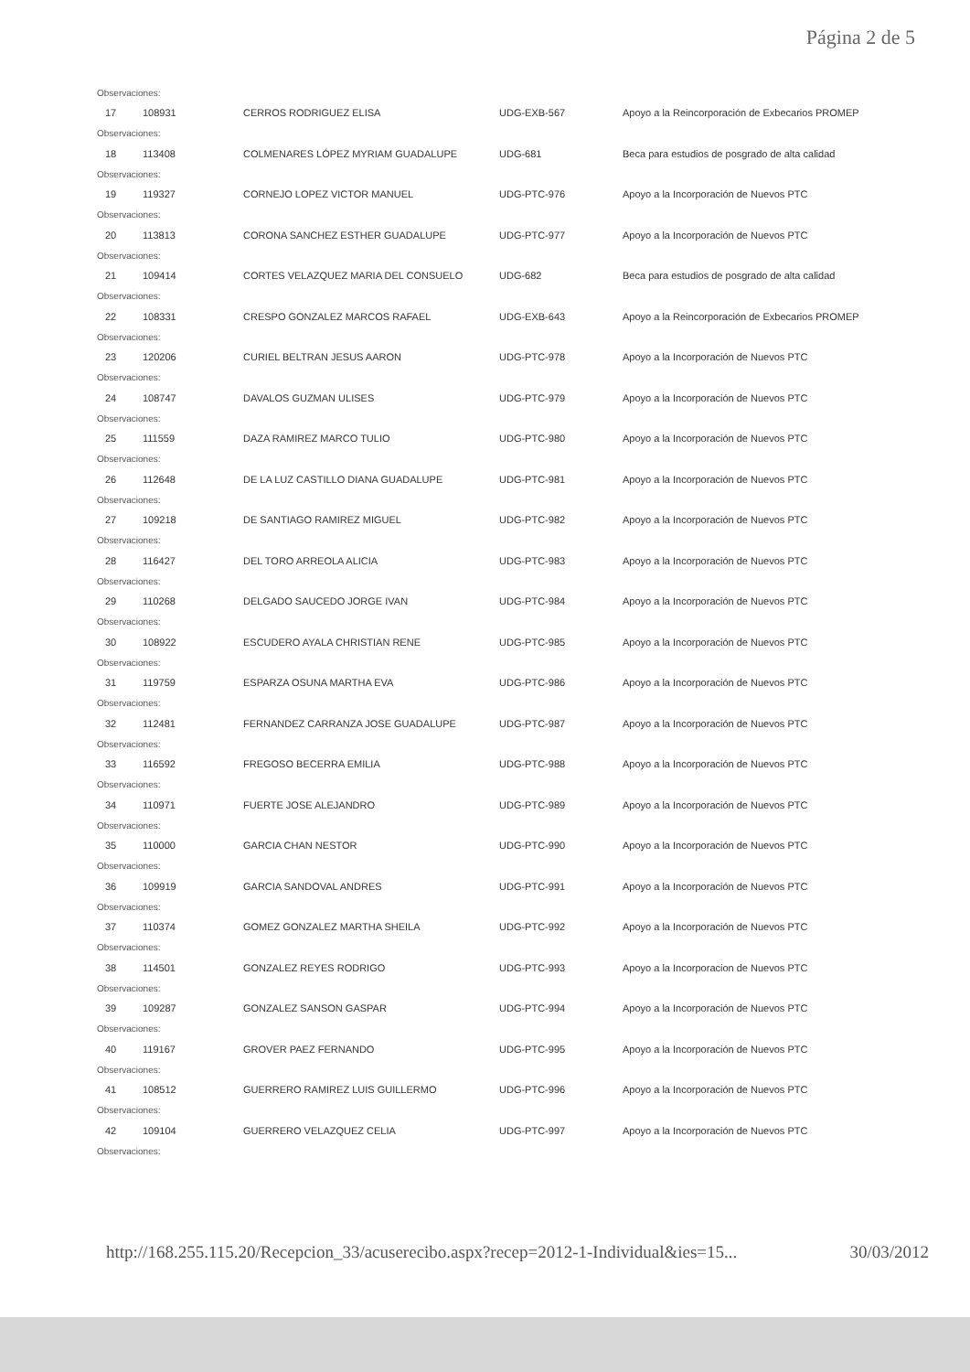Página 2 de 5
| Observaciones: | | | | |
| 17 | 108931 | CERROS RODRIGUEZ ELISA | UDG-EXB-567 | Apoyo a la Reincorporación de Exbecarios PROMEP |
| Observaciones: | | | | |
| 18 | 113408 | COLMENARES LÓPEZ MYRIAM GUADALUPE | UDG-681 | Beca para estudios de posgrado de alta calidad |
| Observaciones: | | | | |
| 19 | 119327 | CORNEJO LOPEZ VICTOR MANUEL | UDG-PTC-976 | Apoyo a la Incorporación de Nuevos PTC |
| Observaciones: | | | | |
| 20 | 113813 | CORONA SANCHEZ ESTHER GUADALUPE | UDG-PTC-977 | Apoyo a la Incorporación de Nuevos PTC |
| Observaciones: | | | | |
| 21 | 109414 | CORTES VELAZQUEZ MARIA DEL CONSUELO | UDG-682 | Beca para estudios de posgrado de alta calidad |
| Observaciones: | | | | |
| 22 | 108331 | CRESPO GONZALEZ MARCOS RAFAEL | UDG-EXB-643 | Apoyo a la Reincorporación de Exbecarios PROMEP |
| Observaciones: | | | | |
| 23 | 120206 | CURIEL BELTRAN JESUS AARON | UDG-PTC-978 | Apoyo a la Incorporación de Nuevos PTC |
| Observaciones: | | | | |
| 24 | 108747 | DAVALOS GUZMAN ULISES | UDG-PTC-979 | Apoyo a la Incorporación de Nuevos PTC |
| Observaciones: | | | | |
| 25 | 111559 | DAZA RAMIREZ MARCO TULIO | UDG-PTC-980 | Apoyo a la Incorporación de Nuevos PTC |
| Observaciones: | | | | |
| 26 | 112648 | DE LA LUZ CASTILLO DIANA GUADALUPE | UDG-PTC-981 | Apoyo a la Incorporación de Nuevos PTC |
| Observaciones: | | | | |
| 27 | 109218 | DE SANTIAGO RAMIREZ MIGUEL | UDG-PTC-982 | Apoyo a la Incorporación de Nuevos PTC |
| Observaciones: | | | | |
| 28 | 116427 | DEL TORO ARREOLA ALICIA | UDG-PTC-983 | Apoyo a la Incorporación de Nuevos PTC |
| Observaciones: | | | | |
| 29 | 110268 | DELGADO SAUCEDO JORGE IVAN | UDG-PTC-984 | Apoyo a la Incorporación de Nuevos PTC |
| Observaciones: | | | | |
| 30 | 108922 | ESCUDERO AYALA CHRISTIAN RENE | UDG-PTC-985 | Apoyo a la Incorporación de Nuevos PTC |
| Observaciones: | | | | |
| 31 | 119759 | ESPARZA OSUNA MARTHA EVA | UDG-PTC-986 | Apoyo a la Incorporación de Nuevos PTC |
| Observaciones: | | | | |
| 32 | 112481 | FERNANDEZ CARRANZA JOSE GUADALUPE | UDG-PTC-987 | Apoyo a la Incorporación de Nuevos PTC |
| Observaciones: | | | | |
| 33 | 116592 | FREGOSO BECERRA EMILIA | UDG-PTC-988 | Apoyo a la Incorporación de Nuevos PTC |
| Observaciones: | | | | |
| 34 | 110971 | FUERTE JOSE ALEJANDRO | UDG-PTC-989 | Apoyo a la Incorporación de Nuevos PTC |
| Observaciones: | | | | |
| 35 | 110000 | GARCIA CHAN NESTOR | UDG-PTC-990 | Apoyo a la Incorporación de Nuevos PTC |
| Observaciones: | | | | |
| 36 | 109919 | GARCIA SANDOVAL ANDRES | UDG-PTC-991 | Apoyo a la Incorporación de Nuevos PTC |
| Observaciones: | | | | |
| 37 | 110374 | GOMEZ GONZALEZ MARTHA SHEILA | UDG-PTC-992 | Apoyo a la Incorporación de Nuevos PTC |
| Observaciones: | | | | |
| 38 | 114501 | GONZALEZ REYES RODRIGO | UDG-PTC-993 | Apoyo a la Incorporacion de Nuevos PTC |
| Observaciones: | | | | |
| 39 | 109287 | GONZALEZ SANSON GASPAR | UDG-PTC-994 | Apoyo a la Incorporación de Nuevos PTC |
| Observaciones: | | | | |
| 40 | 119167 | GROVER PAEZ FERNANDO | UDG-PTC-995 | Apoyo a la Incorporación de Nuevos PTC |
| Observaciones: | | | | |
| 41 | 108512 | GUERRERO RAMIREZ LUIS GUILLERMO | UDG-PTC-996 | Apoyo a la Incorporación de Nuevos PTC |
| Observaciones: | | | | |
| 42 | 109104 | GUERRERO VELAZQUEZ CELIA | UDG-PTC-997 | Apoyo a la Incorporación de Nuevos PTC |
| Observaciones: | | | | |
http://168.255.115.20/Recepcion_33/acuserecibo.aspx?recep=2012-1-Individual&ies=15... 30/03/2012